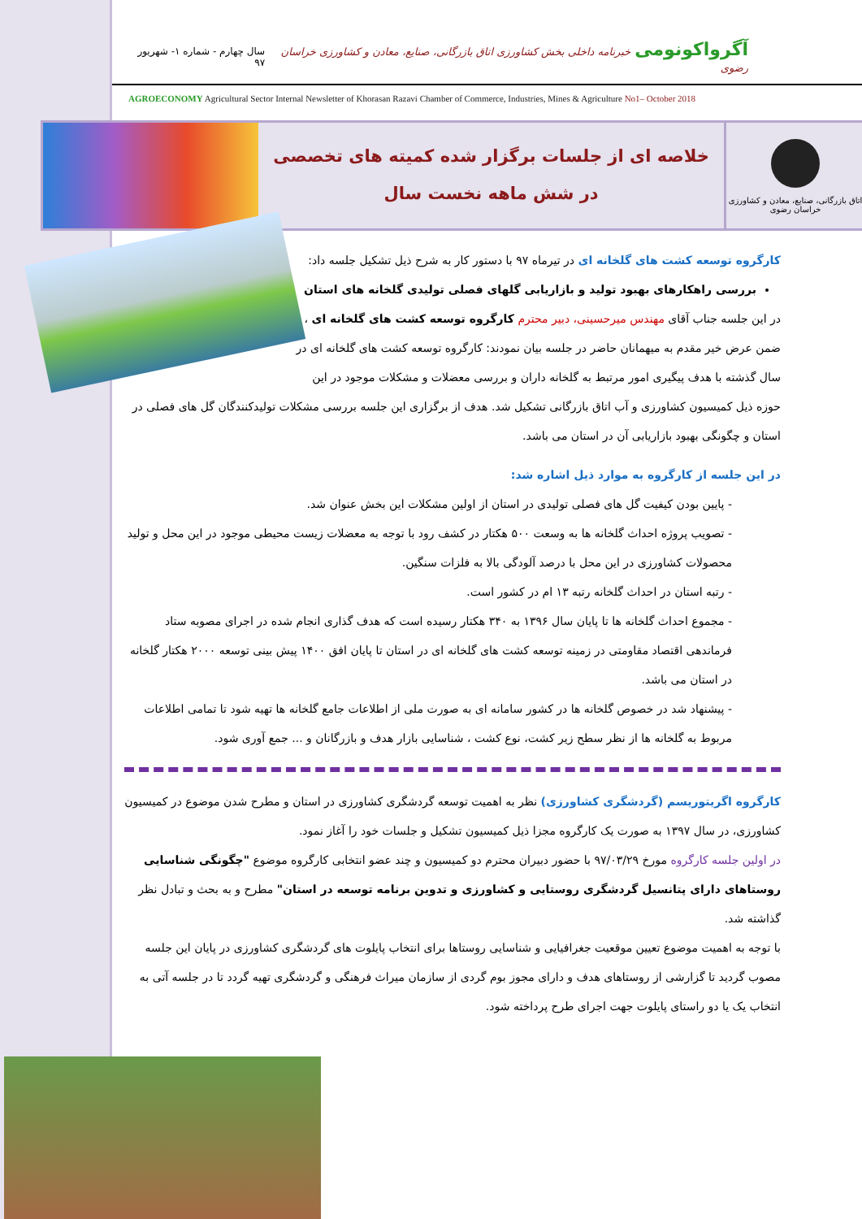آگرواکونومی خبرنامه داخلی بخش کشاورزی اتاق بازرگانی، صنایع، معادن و کشاورزی خراسان رضوی
سال چهارم - شماره ۱- شهریور ۹۷
AGROECONOMY Agricultural Sector Internal Newsletter of Khorasan Razavi Chamber of Commerce, Industries, Mines & Agriculture No1– October 2018
اتاق بازرگانی، صنایع، معادن و کشاورزی خراسان رضوی
خلاصه ای از جلسات برگزار شده کمیته های تخصصی
در شش ماهه نخست سال
کارگروه توسعه کشت های گلخانه ای در تیرماه ۹۷ با دستور کار به شرح ذیل تشکیل جلسه داد:
بررسی راهکارهای بهبود تولید و بازاریابی گلهای فصلی تولیدی گلخانه های استان
در این جلسه جناب آقای مهندس میرحسینی، دبیر محترم کارگروه توسعه کشت های گلخانه ای ، ضمن عرض خیر مقدم به میهمانان حاضر در جلسه بیان نمودند: کارگروه توسعه کشت های گلخانه ای در سال گذشته با هدف پیگیری امور مرتبط به گلخانه داران و بررسی معضلات و مشکلات موجود در این حوزه ذیل کمیسیون کشاورزی و آب اتاق بازرگانی تشکیل شد. هدف از برگزاری این جلسه بررسی مشکلات تولیدکنندگان گل های فصلی در استان و چگونگی بهبود بازاریابی آن در استان می باشد.
در این جلسه از کارگروه به موارد ذیل اشاره شد:
- پایین بودن کیفیت گل های فصلی تولیدی در استان از اولین مشکلات این بخش عنوان شد.
- تصویب پروژه احداث گلخانه ها به وسعت ۵۰۰ هکتار در کشف رود با توجه به معضلات زیست محیطی موجود در این محل و تولید محصولات کشاورزی در این محل با درصد آلودگی بالا به فلزات سنگین.
- رتبه استان در احداث گلخانه رتبه ۱۳ ام در کشور است.
- مجموع احداث گلخانه ها تا پایان سال ۱۳۹۶ به ۳۴۰ هکتار رسیده است که هدف گذاری انجام شده در اجرای مصوبه ستاد فرماندهی اقتصاد مقاومتی در زمینه توسعه کشت های گلخانه ای در استان تا پایان افق ۱۴۰۰ پیش بینی توسعه ۲۰۰۰ هکتار گلخانه در استان می باشد.
- پیشنهاد شد در خصوص گلخانه ها در کشور سامانه ای به صورت ملی از اطلاعات جامع گلخانه ها تهیه شود تا تمامی اطلاعات مربوط به گلخانه ها از نظر سطح زیر کشت، نوع کشت ، شناسایی بازار هدف و بازرگانان و ... جمع آوری شود.
کارگروه اگریتوریسم (گردشگری کشاورزی) نظر به اهمیت توسعه گردشگری کشاورزی در استان و مطرح شدن موضوع در کمیسیون کشاورزی، در سال ۱۳۹۷ به صورت یک کارگروه مجزا ذیل کمیسیون تشکیل و جلسات خود را آغاز نمود.
در اولین جلسه کارگروه مورخ ۹۷/۰۳/۲۹ با حضور دبیران محترم دو کمیسیون و چند عضو انتخابی کارگروه موضوع "چگونگی شناسایی روستاهای دارای پتانسیل گردشگری روستایی و کشاورزی و تدوین برنامه توسعه در استان" مطرح و به بحث و تبادل نظر گذاشته شد.
با توجه به اهمیت موضوع تعیین موقعیت جغرافیایی و شناسایی روستاها برای انتخاب پایلوت های گردشگری کشاورزی در پایان این جلسه مصوب گردید تا گزارشی از روستاهای هدف و دارای مجوز بوم گردی از سازمان میراث فرهنگی و گردشگری تهیه گردد تا در جلسه آتی به انتخاب یک یا دو راستای پایلوت جهت اجرای طرح پرداخته شود.